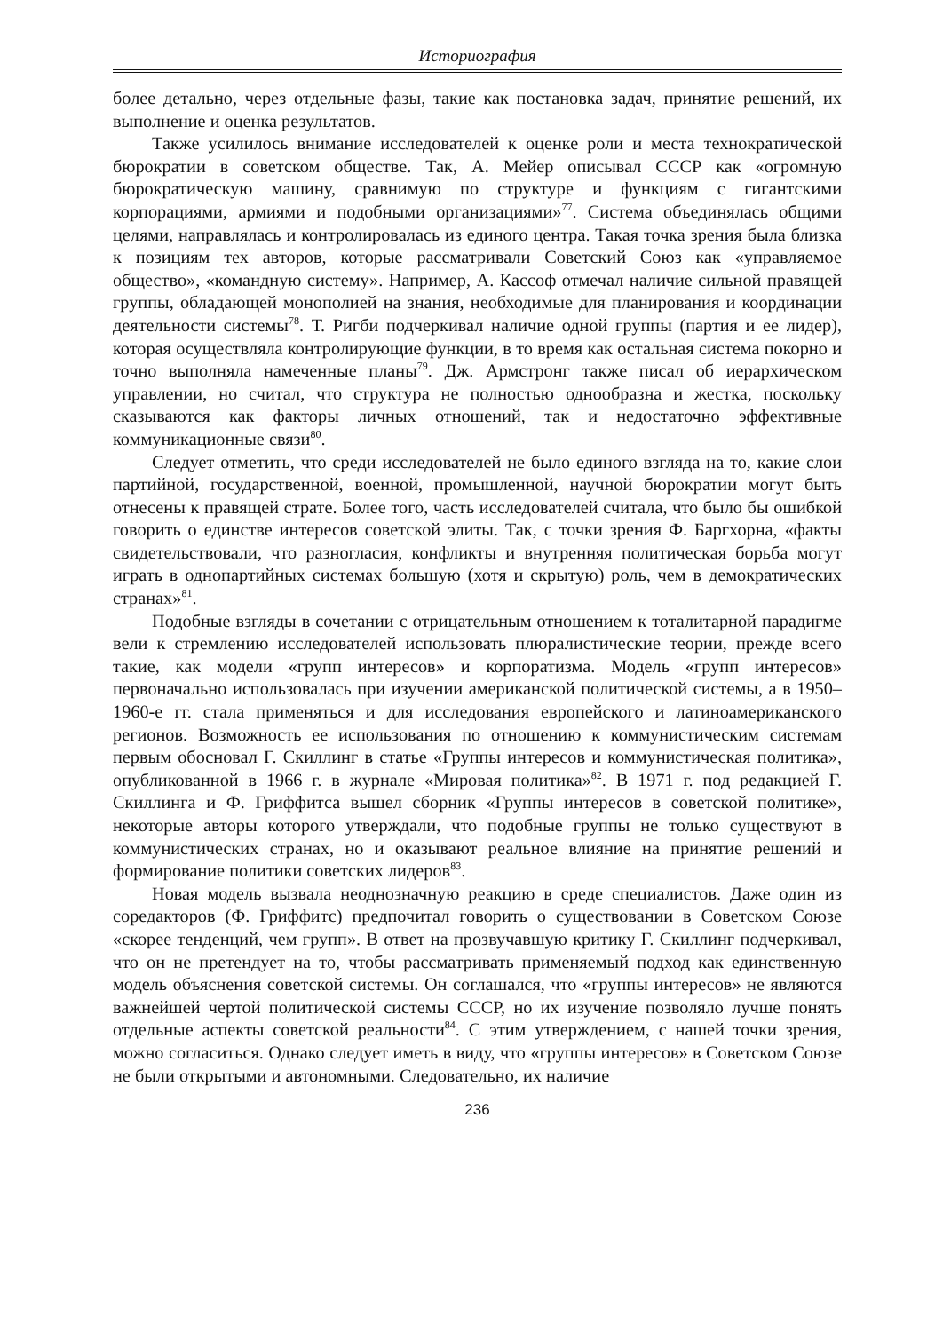Историография
более детально, через отдельные фазы, такие как постановка задач, принятие решений, их выполнение и оценка результатов.
Также усилилось внимание исследователей к оценке роли и места технократической бюрократии в советском обществе. Так, А. Мейер описывал СССР как «огромную бюрократическую машину, сравнимую по структуре и функциям с гигантскими корпорациями, армиями и подобными организациями»<sup>77</sup>. Система объединялась общими целями, направлялась и контролировалась из единого центра. Такая точка зрения была близка к позициям тех авторов, которые рассматривали Советский Союз как «управляемое общество», «командную систему». Например, А. Кассоф отмечал наличие сильной правящей группы, обладающей монополией на знания, необходимые для планирования и координации деятельности системы<sup>78</sup>. Т. Ригби подчеркивал наличие одной группы (партия и ее лидер), которая осуществляла контролирующие функции, в то время как остальная система покорно и точно выполняла намеченные планы<sup>79</sup>. Дж. Армстронг также писал об иерархическом управлении, но считал, что структура не полностью однообразна и жестка, поскольку сказываются как факторы личных отношений, так и недостаточно эффективные коммуникационные связи<sup>80</sup>.
Следует отметить, что среди исследователей не было единого взгляда на то, какие слои партийной, государственной, военной, промышленной, научной бюрократии могут быть отнесены к правящей страте. Более того, часть исследователей считала, что было бы ошибкой говорить о единстве интересов советской элиты. Так, с точки зрения Ф. Баргхорна, «факты свидетельствовали, что разногласия, конфликты и внутренняя политическая борьба могут играть в однопартийных системах большую (хотя и скрытую) роль, чем в демократических странах»<sup>81</sup>.
Подобные взгляды в сочетании с отрицательным отношением к тоталитарной парадигме вели к стремлению исследователей использовать плюралистические теории, прежде всего такие, как модели «групп интересов» и корпоратизма. Модель «групп интересов» первоначально использовалась при изучении американской политической системы, а в 1950–1960-е гг. стала применяться и для исследования европейского и латиноамериканского регионов. Возможность ее использования по отношению к коммунистическим системам первым обосновал Г. Скиллинг в статье «Группы интересов и коммунистическая политика», опубликованной в 1966 г. в журнале «Мировая политика»<sup>82</sup>. В 1971 г. под редакцией Г. Скиллинга и Ф. Гриффитса вышел сборник «Группы интересов в советской политике», некоторые авторы которого утверждали, что подобные группы не только существуют в коммунистических странах, но и оказывают реальное влияние на принятие решений и формирование политики советских лидеров<sup>83</sup>.
Новая модель вызвала неоднозначную реакцию в среде специалистов. Даже один из соредакторов (Ф. Гриффитс) предпочитал говорить о существовании в Советском Союзе «скорее тенденций, чем групп». В ответ на прозвучавшую критику Г. Скиллинг подчеркивал, что он не претендует на то, чтобы рассматривать применяемый подход как единственную модель объяснения советской системы. Он соглашался, что «группы интересов» не являются важнейшей чертой политической системы СССР, но их изучение позволяло лучше понять отдельные аспекты советской реальности<sup>84</sup>. С этим утверждением, с нашей точки зрения, можно согласиться. Однако следует иметь в виду, что «группы интересов» в Советском Союзе не были открытыми и автономными. Следовательно, их наличие
236